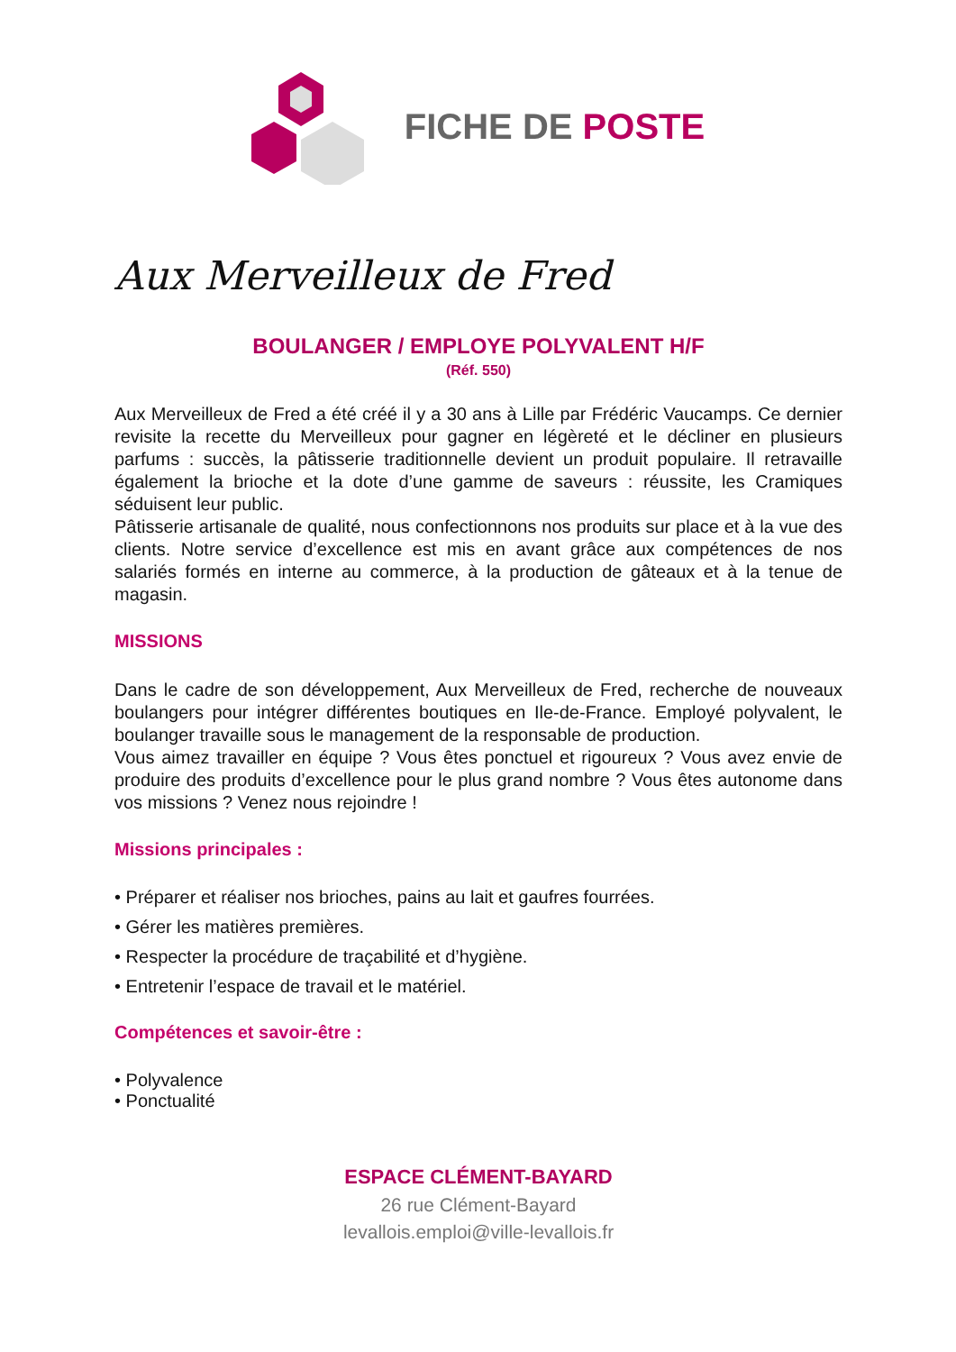FICHE DE POSTE
Aux Merveilleux de Fred
BOULANGER / EMPLOYE POLYVALENT H/F
(Réf. 550)
Aux Merveilleux de Fred a été créé il y a 30 ans à Lille par Frédéric Vaucamps. Ce dernier revisite la recette du Merveilleux pour gagner en légèreté et le décliner en plusieurs parfums : succès, la pâtisserie traditionnelle devient un produit populaire. Il retravaille également la brioche et la dote d’une gamme de saveurs : réussite, les Cramiques séduisent leur public.
Pâtisserie artisanale de qualité, nous confectionnons nos produits sur place et à la vue des clients. Notre service d’excellence est mis en avant grâce aux compétences de nos salariés formés en interne au commerce, à la production de gâteaux et à la tenue de magasin.
MISSIONS
Dans le cadre de son développement, Aux Merveilleux de Fred, recherche de nouveaux boulangers pour intégrer différentes boutiques en Ile-de-France. Employé polyvalent, le boulanger travaille sous le management de la responsable de production.
Vous aimez travailler en équipe ? Vous êtes ponctuel et rigoureux ? Vous avez envie de produire des produits d’excellence pour le plus grand nombre ? Vous êtes autonome dans vos missions ? Venez nous rejoindre !
Missions principales :
• Préparer et réaliser nos brioches, pains au lait et gaufres fourrées.
• Gérer les matières premières.
• Respecter la procédure de traçabilité et d’hygiène.
• Entretenir l’espace de travail et le matériel.
Compétences et savoir-être :
• Polyvalence
• Ponctualité
ESPACE CLÉMENT-BAYARD
26 rue Clément-Bayard
levallois.emploi@ville-levallois.fr